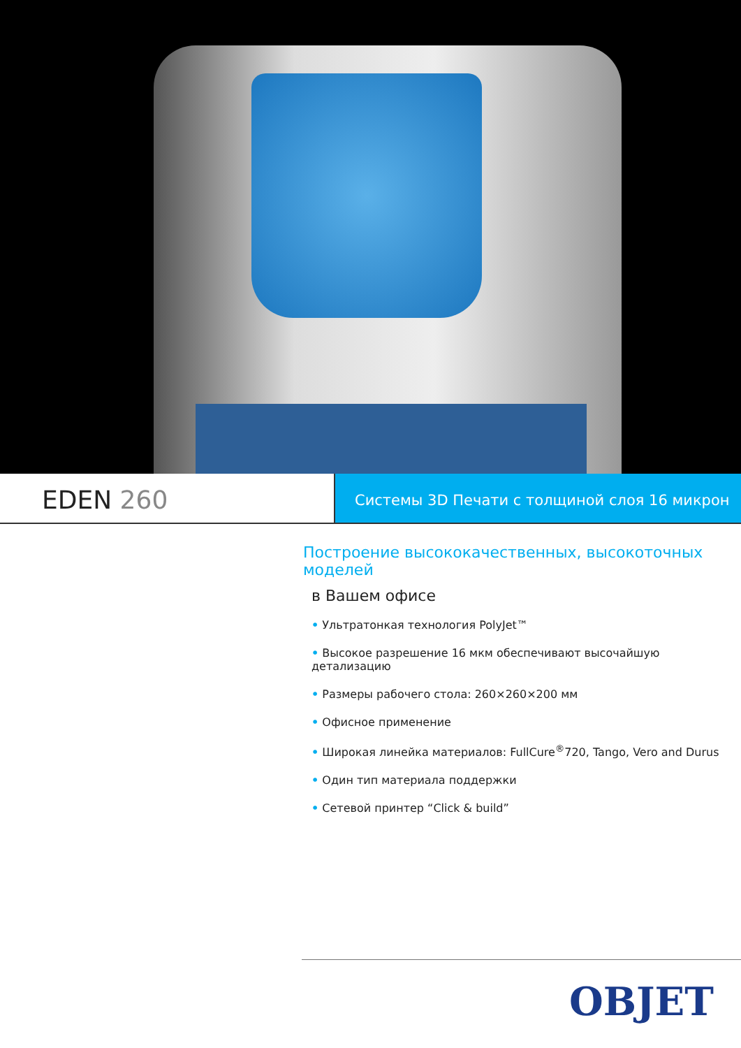EDEN 260
Системы 3D Печати с толщиной слоя 16 микрон
Построение высококачественных, высокоточных моделей
в Вашем офисе
• Ультратонкая технология PolyJet™
• Высокое разрешение 16 мкм обеспечивают высочайшую детализацию
• Размеры рабочего стола: 260×260×200 мм
• Офисное применение
• Широкая линейка материалов: FullCure<sup>®</sup>720, Tango, Vero and Durus
• Один тип материала поддержки
• Сетевой принтер “Click & build”
OBJET